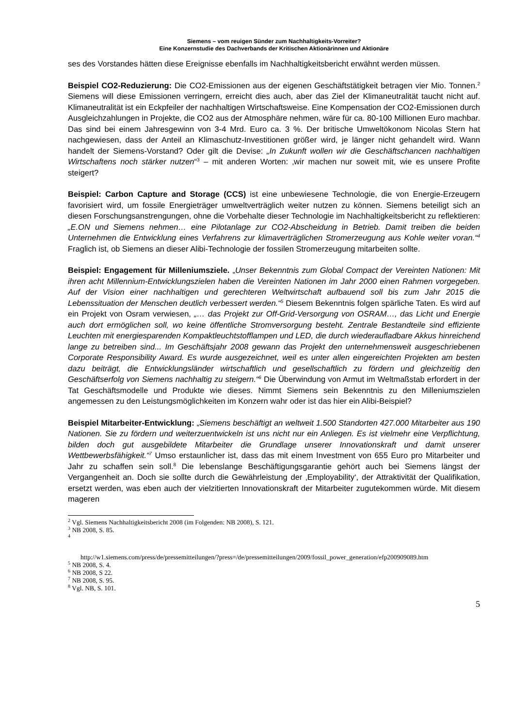Siemens – vom reuigen Sünder zum Nachhaltigkeits-Vorreiter?
Eine Konzernstudie des Dachverbands der Kritischen Aktionärinnen und Aktionäre
ses des Vorstandes hätten diese Ereignisse ebenfalls im Nachhaltigkeitsbericht erwähnt werden müssen.
Beispiel CO2-Reduzierung: Die CO2-Emissionen aus der eigenen Geschäftstätigkeit betragen vier Mio. Tonnen.<sup>2</sup> Siemens will diese Emissionen verringern, erreicht dies auch, aber das Ziel der Klimaneutralität taucht nicht auf. Klimaneutralität ist ein Eckpfeiler der nachhaltigen Wirtschaftsweise. Eine Kompensation der CO2-Emissionen durch Ausgleichzahlungen in Projekte, die CO2 aus der Atmosphäre nehmen, wäre für ca. 80-100 Millionen Euro machbar. Das sind bei einem Jahresgewinn von 3-4 Mrd. Euro ca. 3 %. Der britische Umweltökonom Nicolas Stern hat nachgewiesen, dass der Anteil an Klimaschutz-Investitionen größer wird, je länger nicht gehandelt wird. Wann handelt der Siemens-Vorstand? Oder gilt die Devise: „In Zukunft wollen wir die Geschäftschancen nachhaltigen Wirtschaftens noch stärker nutzen“<sup>3</sup> – mit anderen Worten: ‚wir machen nur soweit mit, wie es unsere Profite steigert?
Beispiel: Carbon Capture and Storage (CCS) ist eine unbewiesene Technologie, die von Energie-Erzeugern favorisiert wird, um fossile Energieträger umweltverträglich weiter nutzen zu können. Siemens beteiligt sich an diesen Forschungsanstrengungen, ohne die Vorbehalte dieser Technologie im Nachhaltigkeitsbericht zu reflektieren: „E.ON und Siemens nehmen… eine Pilotanlage zur CO2-Abscheidung in Betrieb. Damit treiben die beiden Unternehmen die Entwicklung eines Verfahrens zur klimaverträglichen Stromerzeugung aus Kohle weiter voran.“<sup>4</sup> Fraglich ist, ob Siemens an dieser Alibi-Technologie der fossilen Stromerzeugung mitarbeiten sollte.
Beispiel: Engagement für Milleniumsziele. „Unser Bekenntnis zum Global Compact der Vereinten Nationen: Mit ihren acht Millennium-Entwicklungszielen haben die Vereinten Nationen im Jahr 2000 einen Rahmen vorgegeben. Auf der Vision einer nachhaltigen und gerechteren Weltwirtschaft aufbauend soll bis zum Jahr 2015 die Lebenssituation der Menschen deutlich verbessert werden.“<sup>5</sup> Diesem Bekenntnis folgen spärliche Taten. Es wird auf ein Projekt von Osram verwiesen, „… das Projekt zur Off-Grid-Versorgung von OSRAM…, das Licht und Energie auch dort ermöglichen soll, wo keine öffentliche Stromversorgung besteht. Zentrale Bestandteile sind effiziente Leuchten mit energiesparenden Kompaktleuchtstofflampen und LED, die durch wiederaufladbare Akkus hinreichend lange zu betreiben sind... Im Geschäftsjahr 2008 gewann das Projekt den unternehmensweit ausgeschriebenen Corporate Responsibility Award. Es wurde ausgezeichnet, weil es unter allen eingereichten Projekten am besten dazu beiträgt, die Entwicklungsländer wirtschaftlich und gesellschaftlich zu fördern und gleichzeitig den Geschäftserfolg von Siemens nachhaltig zu steigern.“<sup>6</sup> Die Überwindung von Armut im Weltmaßstab erfordert in der Tat Geschäftsmodelle und Produkte wie dieses. Nimmt Siemens sein Bekenntnis zu den Milleniumszielen angemessen zu den Leistungsmöglichkeiten im Konzern wahr oder ist das hier ein Alibi-Beispiel?
Beispiel Mitarbeiter-Entwicklung: „Siemens beschäftigt an weltweit 1.500 Standorten 427.000 Mitarbeiter aus 190 Nationen. Sie zu fördern und weiterzuentwickeln ist uns nicht nur ein Anliegen. Es ist vielmehr eine Verpflichtung, bilden doch gut ausgebildete Mitarbeiter die Grundlage unserer Innovationskraft und damit unserer Wettbewerbsfähigkeit.“<sup>7</sup> Umso erstaunlicher ist, dass das mit einem Investment von 655 Euro pro Mitarbeiter und Jahr zu schaffen sein soll.<sup>8</sup> Die lebenslange Beschäftigungsgarantie gehört auch bei Siemens längst der Vergangenheit an. Doch sie sollte durch die Gewährleistung der ‚Employability‘, der Attraktivität der Qualifikation, ersetzt werden, was eben auch der vielzitierten Innovationskraft der Mitarbeiter zugutekommen würde. Mit diesem mageren
<sup>2</sup> Vgl. Siemens Nachhaltigkeitsbericht 2008 (im Folgenden: NB 2008), S. 121.
<sup>3</sup> NB 2008, S. 85.
<sup>4</sup>
http://w1.siemens.com/press/de/pressemitteilungen/?press=/de/pressemitteilungen/2009/fossil_power_generation/efp200909089.htm
<sup>5</sup> NB 2008, S. 4.
<sup>6</sup> NB 2008, S 22.
<sup>7</sup> NB 2008, S. 95.
<sup>8</sup> Vgl. NB, S. 101.
5